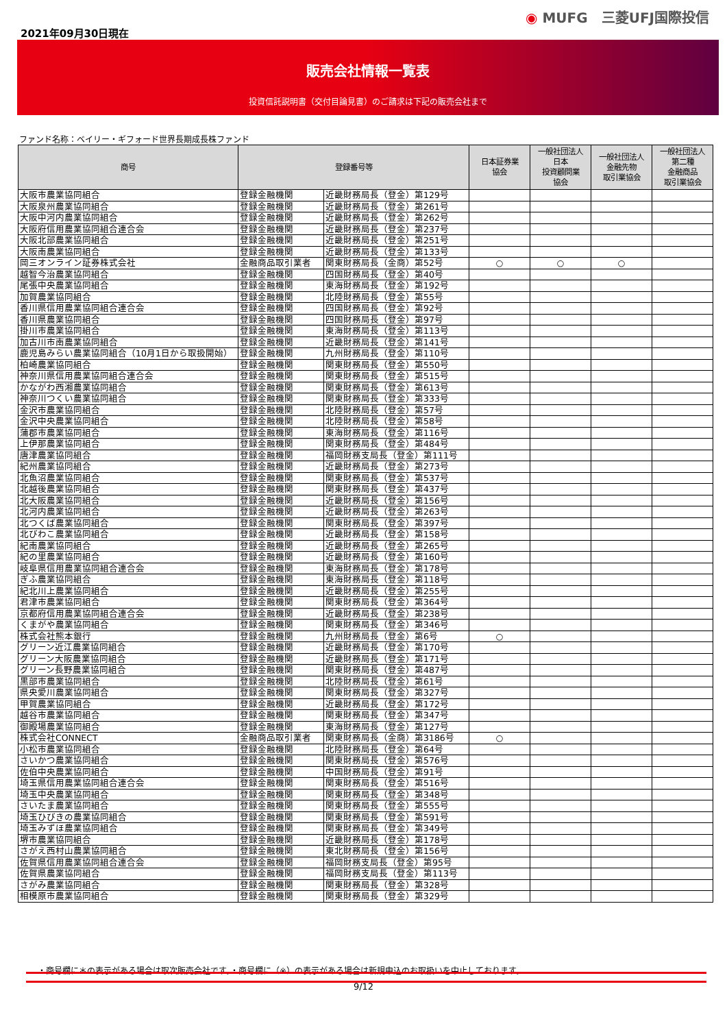2021年09月30日現在
◉ MUFG　三菱UFJ国際投信
販売会社情報一覧表
投資信託説明書（交付目論見書）のご請求は下記の販売会社まで
ファンド名称：ベイリー・ギフォード世界長期成長株ファンド
| 商号 | 登録番号等 | | 日本証券業 協会 | 一般社団法人 日本 投資顧問業 協会 | 一般社団法人 金融先物 取引業協会 | 一般社団法人 第二種 金融商品 取引業協会 |
| --- | --- | --- | --- | --- | --- | --- |
| 大阪市農業協同組合 | 登録金融機関 | 近畿財務局長（登金）第129号 | | | | |
| 大阪泉州農業協同組合 | 登録金融機関 | 近畿財務局長（登金）第261号 | | | | |
| 大阪中河内農業協同組合 | 登録金融機関 | 近畿財務局長（登金）第262号 | | | | |
| 大阪府信用農業協同組合連合会 | 登録金融機関 | 近畿財務局長（登金）第237号 | | | | |
| 大阪北部農業協同組合 | 登録金融機関 | 近畿財務局長（登金）第251号 | | | | |
| 大阪南農業協同組合 | 登録金融機関 | 近畿財務局長（登金）第133号 | | | | |
| 岡三オンライン証券株式会社 | 金融商品取引業者 | 関東財務局長（金商）第52号 | ○ | ○ | ○ | |
| 越智今治農業協同組合 | 登録金融機関 | 四国財務局長（登金）第40号 | | | | |
| 尾張中央農業協同組合 | 登録金融機関 | 東海財務局長（登金）第192号 | | | | |
| 加賀農業協同組合 | 登録金融機関 | 北陸財務局長（登金）第55号 | | | | |
| 香川県信用農業協同組合連合会 | 登録金融機関 | 四国財務局長（登金）第92号 | | | | |
| 香川県農業協同組合 | 登録金融機関 | 四国財務局長（登金）第97号 | | | | |
| 掛川市農業協同組合 | 登録金融機関 | 東海財務局長（登金）第113号 | | | | |
| 加古川市南農業協同組合 | 登録金融機関 | 近畿財務局長（登金）第141号 | | | | |
| 鹿児島みらい農業協同組合（10月1日から取扱開始） | 登録金融機関 | 九州財務局長（登金）第110号 | | | | |
| 柏崎農業協同組合 | 登録金融機関 | 関東財務局長（登金）第550号 | | | | |
| 神奈川県信用農業協同組合連合会 | 登録金融機関 | 関東財務局長（登金）第515号 | | | | |
| かながわ西湘農業協同組合 | 登録金融機関 | 関東財務局長（登金）第613号 | | | | |
| 神奈川つくい農業協同組合 | 登録金融機関 | 関東財務局長（登金）第333号 | | | | |
| 金沢市農業協同組合 | 登録金融機関 | 北陸財務局長（登金）第57号 | | | | |
| 金沢中央農業協同組合 | 登録金融機関 | 北陸財務局長（登金）第58号 | | | | |
| 蒲郡市農業協同組合 | 登録金融機関 | 東海財務局長（登金）第116号 | | | | |
| 上伊那農業協同組合 | 登録金融機関 | 関東財務局長（登金）第484号 | | | | |
| 唐津農業協同組合 | 登録金融機関 | 福岡財務支局長（登金）第111号 | | | | |
| 紀州農業協同組合 | 登録金融機関 | 近畿財務局長（登金）第273号 | | | | |
| 北魚沼農業協同組合 | 登録金融機関 | 関東財務局長（登金）第537号 | | | | |
| 北越後農業協同組合 | 登録金融機関 | 関東財務局長（登金）第437号 | | | | |
| 北大阪農業協同組合 | 登録金融機関 | 近畿財務局長（登金）第156号 | | | | |
| 北河内農業協同組合 | 登録金融機関 | 近畿財務局長（登金）第263号 | | | | |
| 北つくば農業協同組合 | 登録金融機関 | 関東財務局長（登金）第397号 | | | | |
| 北びわこ農業協同組合 | 登録金融機関 | 近畿財務局長（登金）第158号 | | | | |
| 紀南農業協同組合 | 登録金融機関 | 近畿財務局長（登金）第265号 | | | | |
| 紀の里農業協同組合 | 登録金融機関 | 近畿財務局長（登金）第160号 | | | | |
| 岐阜県信用農業協同組合連合会 | 登録金融機関 | 東海財務局長（登金）第178号 | | | | |
| ぎふ農業協同組合 | 登録金融機関 | 東海財務局長（登金）第118号 | | | | |
| 紀北川上農業協同組合 | 登録金融機関 | 近畿財務局長（登金）第255号 | | | | |
| 君津市農業協同組合 | 登録金融機関 | 関東財務局長（登金）第364号 | | | | |
| 京都府信用農業協同組合連合会 | 登録金融機関 | 近畿財務局長（登金）第238号 | | | | |
| くまがや農業協同組合 | 登録金融機関 | 関東財務局長（登金）第346号 | | | | |
| 株式会社熊本銀行 | 登録金融機関 | 九州財務局長（登金）第6号 | ○ | | | |
| グリーン近江農業協同組合 | 登録金融機関 | 近畿財務局長（登金）第170号 | | | | |
| グリーン大阪農業協同組合 | 登録金融機関 | 近畿財務局長（登金）第171号 | | | | |
| グリーン長野農業協同組合 | 登録金融機関 | 関東財務局長（登金）第487号 | | | | |
| 黒部市農業協同組合 | 登録金融機関 | 北陸財務局長（登金）第61号 | | | | |
| 県央愛川農業協同組合 | 登録金融機関 | 関東財務局長（登金）第327号 | | | | |
| 甲賀農業協同組合 | 登録金融機関 | 近畿財務局長（登金）第172号 | | | | |
| 越谷市農業協同組合 | 登録金融機関 | 関東財務局長（登金）第347号 | | | | |
| 御殿場農業協同組合 | 登録金融機関 | 東海財務局長（登金）第127号 | | | | |
| 株式会社CONNECT | 金融商品取引業者 | 関東財務局長（金商）第3186号 | ○ | | | |
| 小松市農業協同組合 | 登録金融機関 | 北陸財務局長（登金）第64号 | | | | |
| さいかつ農業協同組合 | 登録金融機関 | 関東財務局長（登金）第576号 | | | | |
| 佐伯中央農業協同組合 | 登録金融機関 | 中国財務局長（登金）第91号 | | | | |
| 埼玉県信用農業協同組合連合会 | 登録金融機関 | 関東財務局長（登金）第516号 | | | | |
| 埼玉中央農業協同組合 | 登録金融機関 | 関東財務局長（登金）第348号 | | | | |
| さいたま農業協同組合 | 登録金融機関 | 関東財務局長（登金）第555号 | | | | |
| 埼玉ひびきの農業協同組合 | 登録金融機関 | 関東財務局長（登金）第591号 | | | | |
| 埼玉みずほ農業協同組合 | 登録金融機関 | 関東財務局長（登金）第349号 | | | | |
| 堺市農業協同組合 | 登録金融機関 | 近畿財務局長（登金）第178号 | | | | |
| さがえ西村山農業協同組合 | 登録金融機関 | 東北財務局長（登金）第156号 | | | | |
| 佐賀県信用農業協同組合連合会 | 登録金融機関 | 福岡財務支局長（登金）第95号 | | | | |
| 佐賀県農業協同組合 | 登録金融機関 | 福岡財務支局長（登金）第113号 | | | | |
| さがみ農業協同組合 | 登録金融機関 | 関東財務局長（登金）第328号 | | | | |
| 相模原市農業協同組合 | 登録金融機関 | 関東財務局長（登金）第329号 | | | | |
・商号欄に＊の表示がある場合は取次販売会社です。・商号欄に（※）の表示がある場合は新規申込のお取扱いを中止しております。
9/12